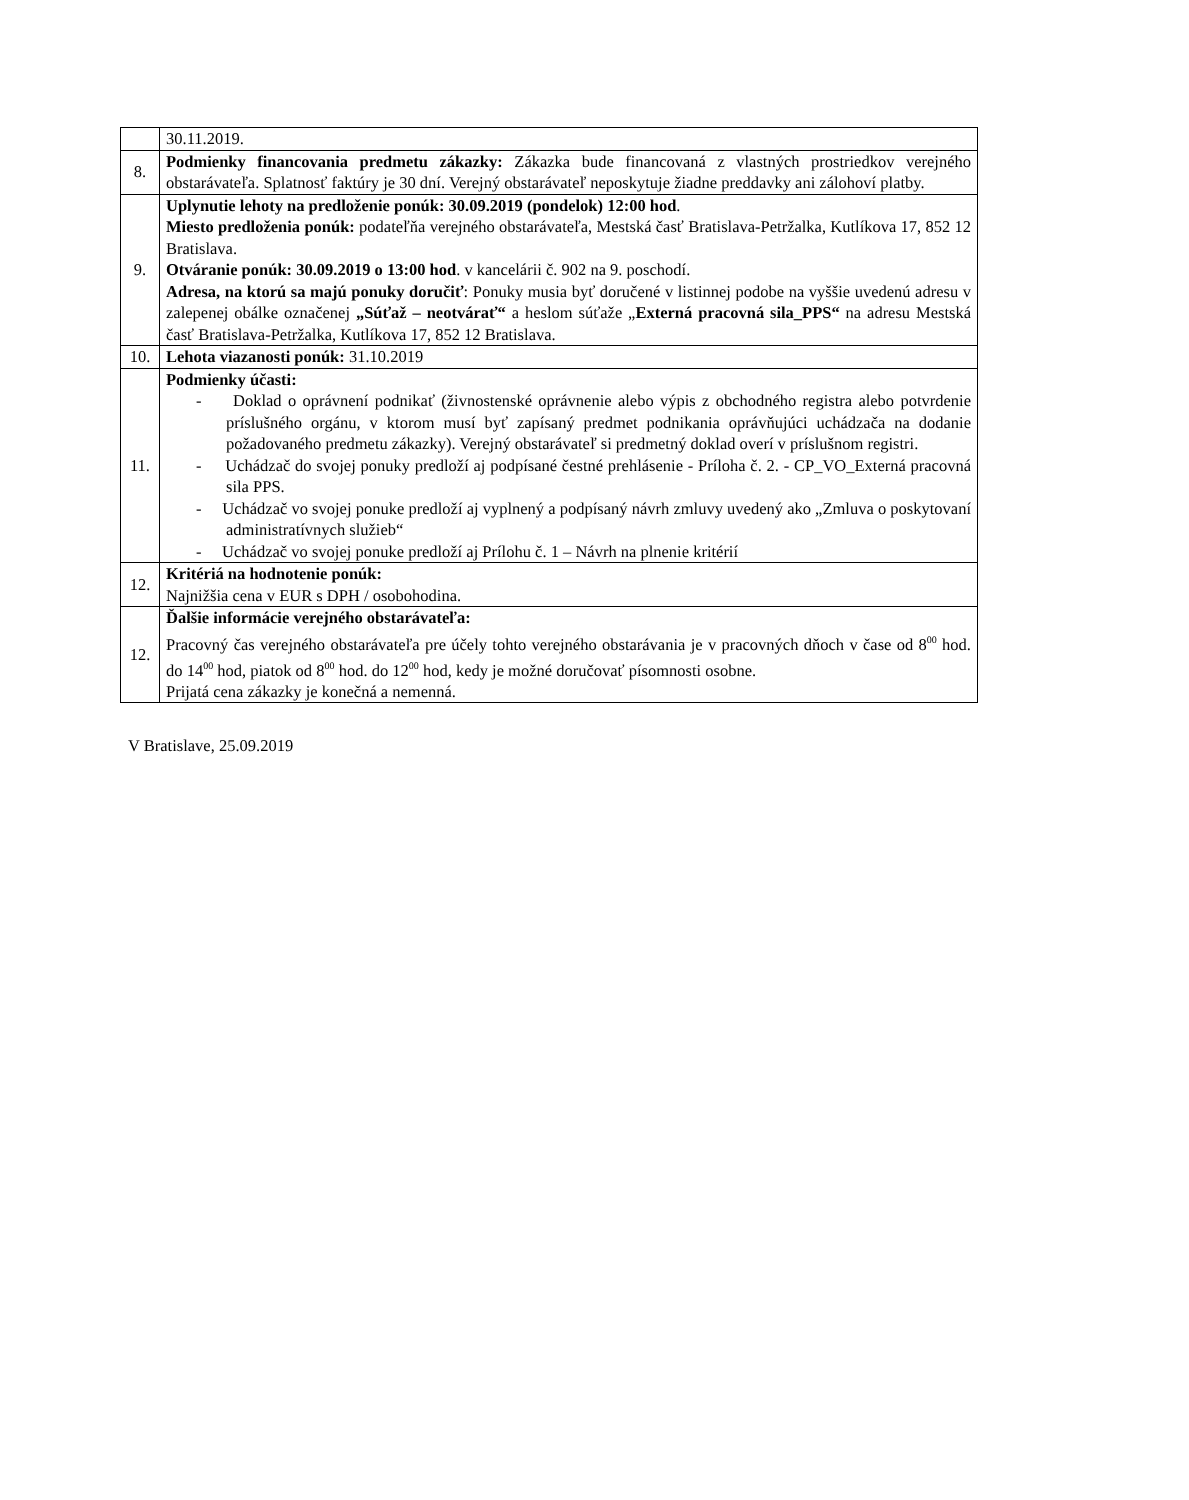| | 30.11.2019. |
| 8. | Podmienky financovania predmetu zákazky: Zákazka bude financovaná z vlastných prostriedkov verejného obstarávateľa. Splatnosť faktúry je 30 dní. Verejný obstarávateľ neposkytuje žiadne preddavky ani zálohoví platby. |
| 9. | Uplynutie lehoty na predloženie ponúk: 30.09.2019 (pondelok) 12:00 hod . Miesto predloženia ponúk: podateľňa verejného obstarávateľa, Mestská časť Bratislava-Petržalka, Kutlíkova 17, 852 12 Bratislava. Otváranie ponúk: 30.09.2019 o 13:00 hod . v kancelárii č. 902 na 9. poschodí. Adresa, na ktorú sa majú ponuky doručiť : Ponuky musia byť doručené v listinnej podobe na vyššie uvedenú adresu v zalepenej obálke označenej „Súťaž – neotvárať“ a heslom súťaže „ Externá pracovná sila_PPS“ na adresu Mestská časť Bratislava-Petržalka, Kutlíkova 17, 852 12 Bratislava. |
| 10. | Lehota viazanosti ponúk: 31.10.2019 |
| 11. | Podmienky účasti: - Doklad o oprávnení podnikať (živnostenské oprávnenie alebo výpis z obchodného registra alebo potvrdenie príslušného orgánu, v ktorom musí byť zapísaný predmet podnikania oprávňujúci uchádzača na dodanie požadovaného predmetu zákazky). Verejný obstarávateľ si predmetný doklad overí v príslušnom registri. - Uchádzač do svojej ponuky predloží aj podpísané čestné prehlásenie - Príloha č. 2. - CP_VO_Externá pracovná sila PPS. - Uchádzač vo svojej ponuke predloží aj vyplnený a podpísaný návrh zmluvy uvedený ako „Zmluva o poskytovaní administratívnych služieb“ - Uchádzač vo svojej ponuke predloží aj Prílohu č. 1 – Návrh na plnenie kritérií |
| 12. | Kritériá na hodnotenie ponúk: Najnižšia cena v EUR s DPH / osobohodina. |
| 12. | Ďalšie informácie verejného obstarávateľa: Pracovný čas verejného obstarávateľa pre účely tohto verejného obstarávania je v pracovných dňoch v čase od 8<sup>00</sup> hod. do 14<sup>00</sup> hod, piatok od 8<sup>00</sup> hod. do 12<sup>00</sup> hod, kedy je možné doručovať písomnosti osobne. Prijatá cena zákazky je konečná a nemenná. |
V Bratislave, 25.09.2019